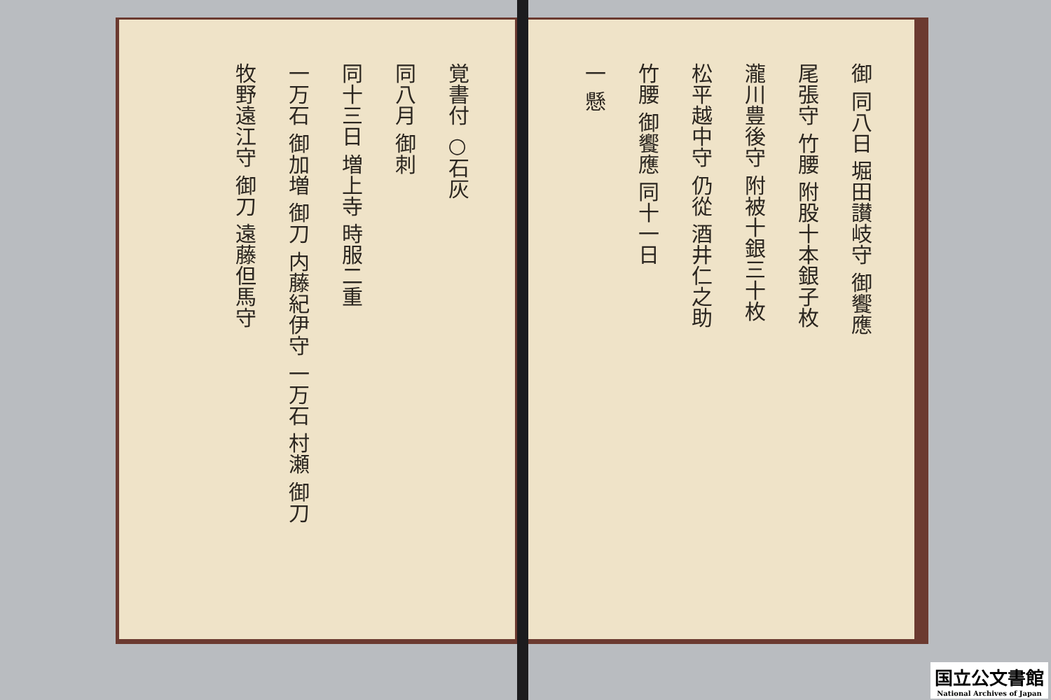御 同八日 堀田讃岐守 御饗應
尾張守 竹腰 附股十本銀子枚
瀧川豊後守 附被十銀三十枚
松平越中守 仍從 酒井仁之助
竹腰 御饗應 同十一日
一 懸
覚書付 ○石灰
同八月 御刺
同十三日 増上寺 時服二重
一万石 御加増 御刀 内藤紀伊守 一万石 村瀬 御刀
牧野遠江守 御刀 遠藤但馬守
国立公文書館
National Archives of Japan